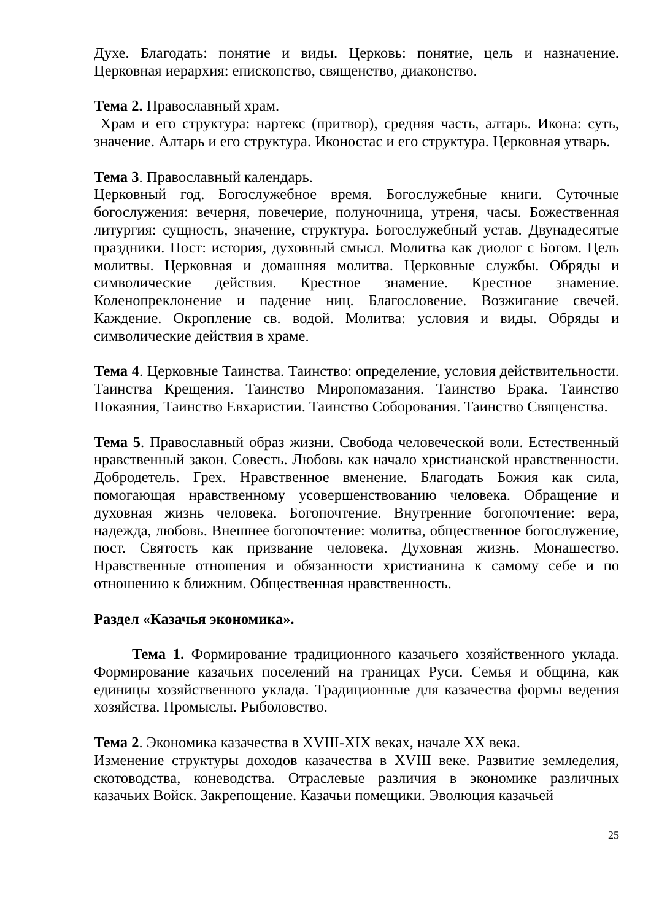Духе. Благодать: понятие и виды. Церковь: понятие, цель и назначение. Церковная иерархия: епископство, священство, диаконство.
Тема 2. Православный храм.
Храм и его структура: нартекс (притвор), средняя часть, алтарь. Икона: суть, значение. Алтарь и его структура. Иконостас и его структура. Церковная утварь.
Тема 3. Православный календарь.
Церковный год. Богослужебное время. Богослужебные книги. Суточные богослужения: вечерня, повечерие, полуночница, утреня, часы. Божественная литургия: сущность, значение, структура. Богослужебный устав. Двунадесятые праздники. Пост: история, духовный смысл. Молитва как диолог с Богом. Цель молитвы. Церковная и домашняя молитва. Церковные службы. Обряды и символические действия. Крестное знамение. Крестное знамение. Коленопреклонение и падение ниц. Благословение. Возжигание свечей. Каждение. Окропление св. водой. Молитва: условия и виды. Обряды и символические действия в храме.
Тема 4. Церковные Таинства. Таинство: определение, условия действительности. Таинства Крещения. Таинство Миропомазания. Таинство Брака. Таинство Покаяния, Таинство Евхаристии. Таинство Соборования. Таинство Священства.
Тема 5. Православный образ жизни. Свобода человеческой воли. Естественный нравственный закон. Совесть. Любовь как начало христианской нравственности. Добродетель. Грех. Нравственное вменение. Благодать Божия как сила, помогающая нравственному усовершенствованию человека. Обращение и духовная жизнь человека. Богопочтение. Внутренние богопочтение: вера, надежда, любовь. Внешнее богопочтение: молитва, общественное богослужение, пост. Святость как призвание человека. Духовная жизнь. Монашество. Нравственные отношения и обязанности христианина к самому себе и по отношению к ближним. Общественная нравственность.
Раздел «Казачья экономика».
Тема 1. Формирование традиционного казачьего хозяйственного уклада. Формирование казачьих поселений на границах Руси. Семья и община, как единицы хозяйственного уклада. Традиционные для казачества формы ведения хозяйства. Промыслы. Рыболовство.
Тема 2. Экономика казачества в XVIII-XIX веках, начале XX века.
Изменение структуры доходов казачества в XVIII веке. Развитие земледелия, скотоводства, коневодства. Отраслевые различия в экономике различных казачьих Войск. Закрепощение. Казачьи помещики. Эволюция казачьей
25